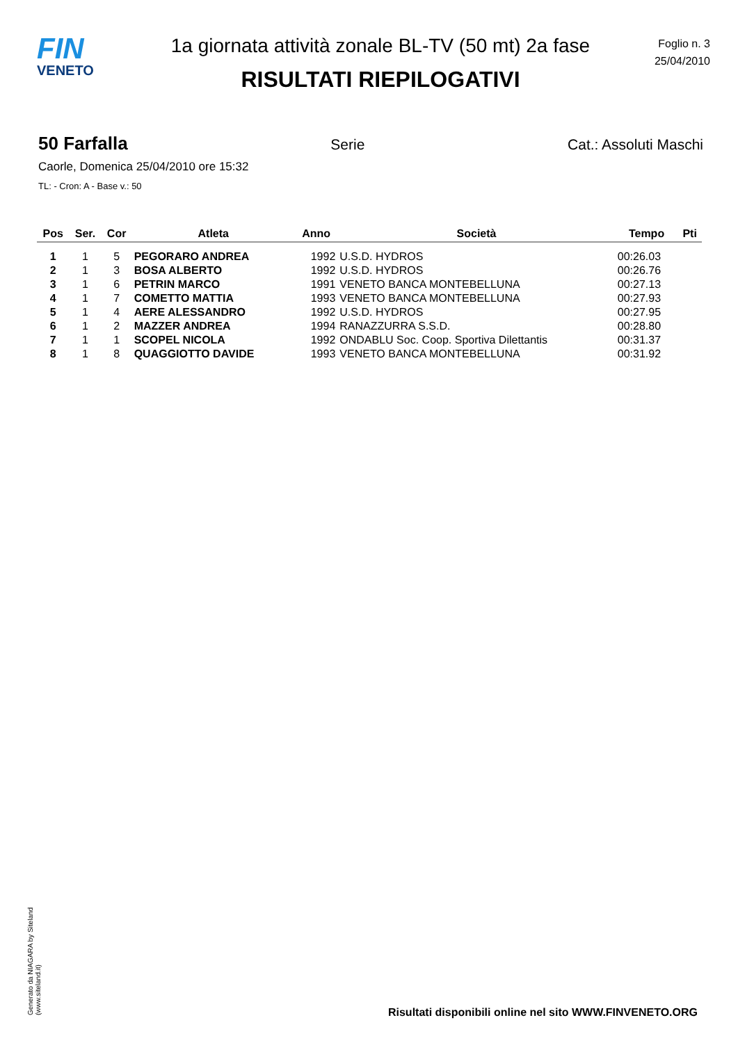FIN
VENETO
1a giornata attività zonale BL-TV (50 mt) 2a fase
RISULTATI RIEPILOGATIVI
Foglio n. 3
25/04/2010
50 Farfalla Serie Cat.: Assoluti Maschi
Caorle, Domenica 25/04/2010 ore 15:32
TL: - Cron: A - Base v.: 50
| Pos | Ser. | Cor | Atleta | Anno | Società | Tempo | Pti |
| --- | --- | --- | --- | --- | --- | --- | --- |
| 1 | 1 | 5 | PEGORARO ANDREA | 1992 | U.S.D. HYDROS | 00:26.03 | |
| 2 | 1 | 3 | BOSA ALBERTO | 1992 | U.S.D. HYDROS | 00:26.76 | |
| 3 | 1 | 6 | PETRIN MARCO | 1991 | VENETO BANCA MONTEBELLUNA | 00:27.13 | |
| 4 | 1 | 7 | COMETTO MATTIA | 1993 | VENETO BANCA MONTEBELLUNA | 00:27.93 | |
| 5 | 1 | 4 | AERE ALESSANDRO | 1992 | U.S.D. HYDROS | 00:27.95 | |
| 6 | 1 | 2 | MAZZER ANDREA | 1994 | RANAZZURRA S.S.D. | 00:28.80 | |
| 7 | 1 | 1 | SCOPEL NICOLA | 1992 | ONDABLU Soc. Coop. Sportiva Dilettantis | 00:31.37 | |
| 8 | 1 | 8 | QUAGGIOTTO DAVIDE | 1993 | VENETO BANCA MONTEBELLUNA | 00:31.92 | |
Generato da NIAGARA by Siteland (www.siteland.it)
Risultati disponibili online nel sito WWW.FINVENETO.ORG